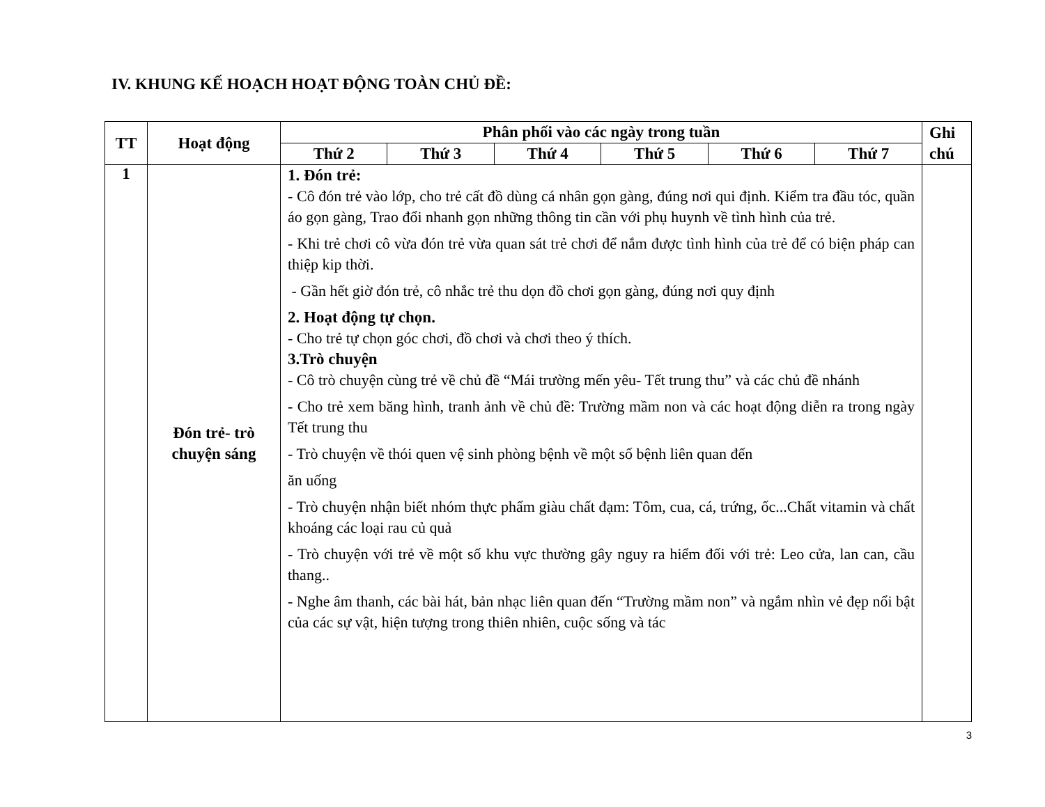IV. KHUNG KẾ HOẠCH HOẠT ĐỘNG TOÀN CHỦ ĐỀ:
| TT | Hoạt động | Phân phối vào các ngày trong tuần | | | | | | Ghi chú |
| --- | --- | --- | --- | --- | --- | --- | --- | --- |
| | | Thứ 2 | Thứ 3 | Thứ 4 | Thứ 5 | Thứ 6 | Thứ 7 | |
| 1 | Đón trẻ- trò chuyện sáng | 1. Đón trẻ: - Cô đón trẻ vào lớp, cho trẻ cất đồ dùng cá nhân gọn gàng, đúng nơi qui định. Kiểm tra đầu tóc, quần áo gọn gàng, Trao đổi nhanh gọn những thông tin cần với phụ huynh về tình hình của trẻ. - Khi trẻ chơi cô vừa đón trẻ vừa quan sát trẻ chơi để nắm được tình hình của trẻ để có biện pháp can thiệp kip thời. - Gần hết giờ đón trẻ, cô nhắc trẻ thu dọn đồ chơi gọn gàng, đúng nơi quy định 2. Hoạt động tự chọn. - Cho trẻ tự chọn góc chơi, đồ chơi và chơi theo ý thích. 3.Trò chuyện - Cô trò chuyện cùng trẻ về chủ đề “Mái trường mến yêu- Tết trung thu” và các chủ đề nhánh - Cho trẻ xem băng hình, tranh ảnh về chủ đề: Trường mầm non và các hoạt động diễn ra trong ngày Tết trung thu - Trò chuyện về thói quen vệ sinh phòng bệnh về một số bệnh liên quan đến ăn uống - Trò chuyện nhận biết nhóm thực phẩm giàu chất đạm: Tôm, cua, cá, trứng, ốc...Chất vitamin và chất khoáng các loại rau củ quả - Trò chuyện với trẻ về một số khu vực thường gây nguy ra hiểm đối với trẻ: Leo cửa, lan can, cầu thang.. - Nghe âm thanh, các bài hát, bản nhạc liên quan đến “Trường mầm non” và ngắm nhìn vẻ đẹp nổi bật của các sự vật, hiện tượng trong thiên nhiên, cuộc sống và tác | | | | | | |
3